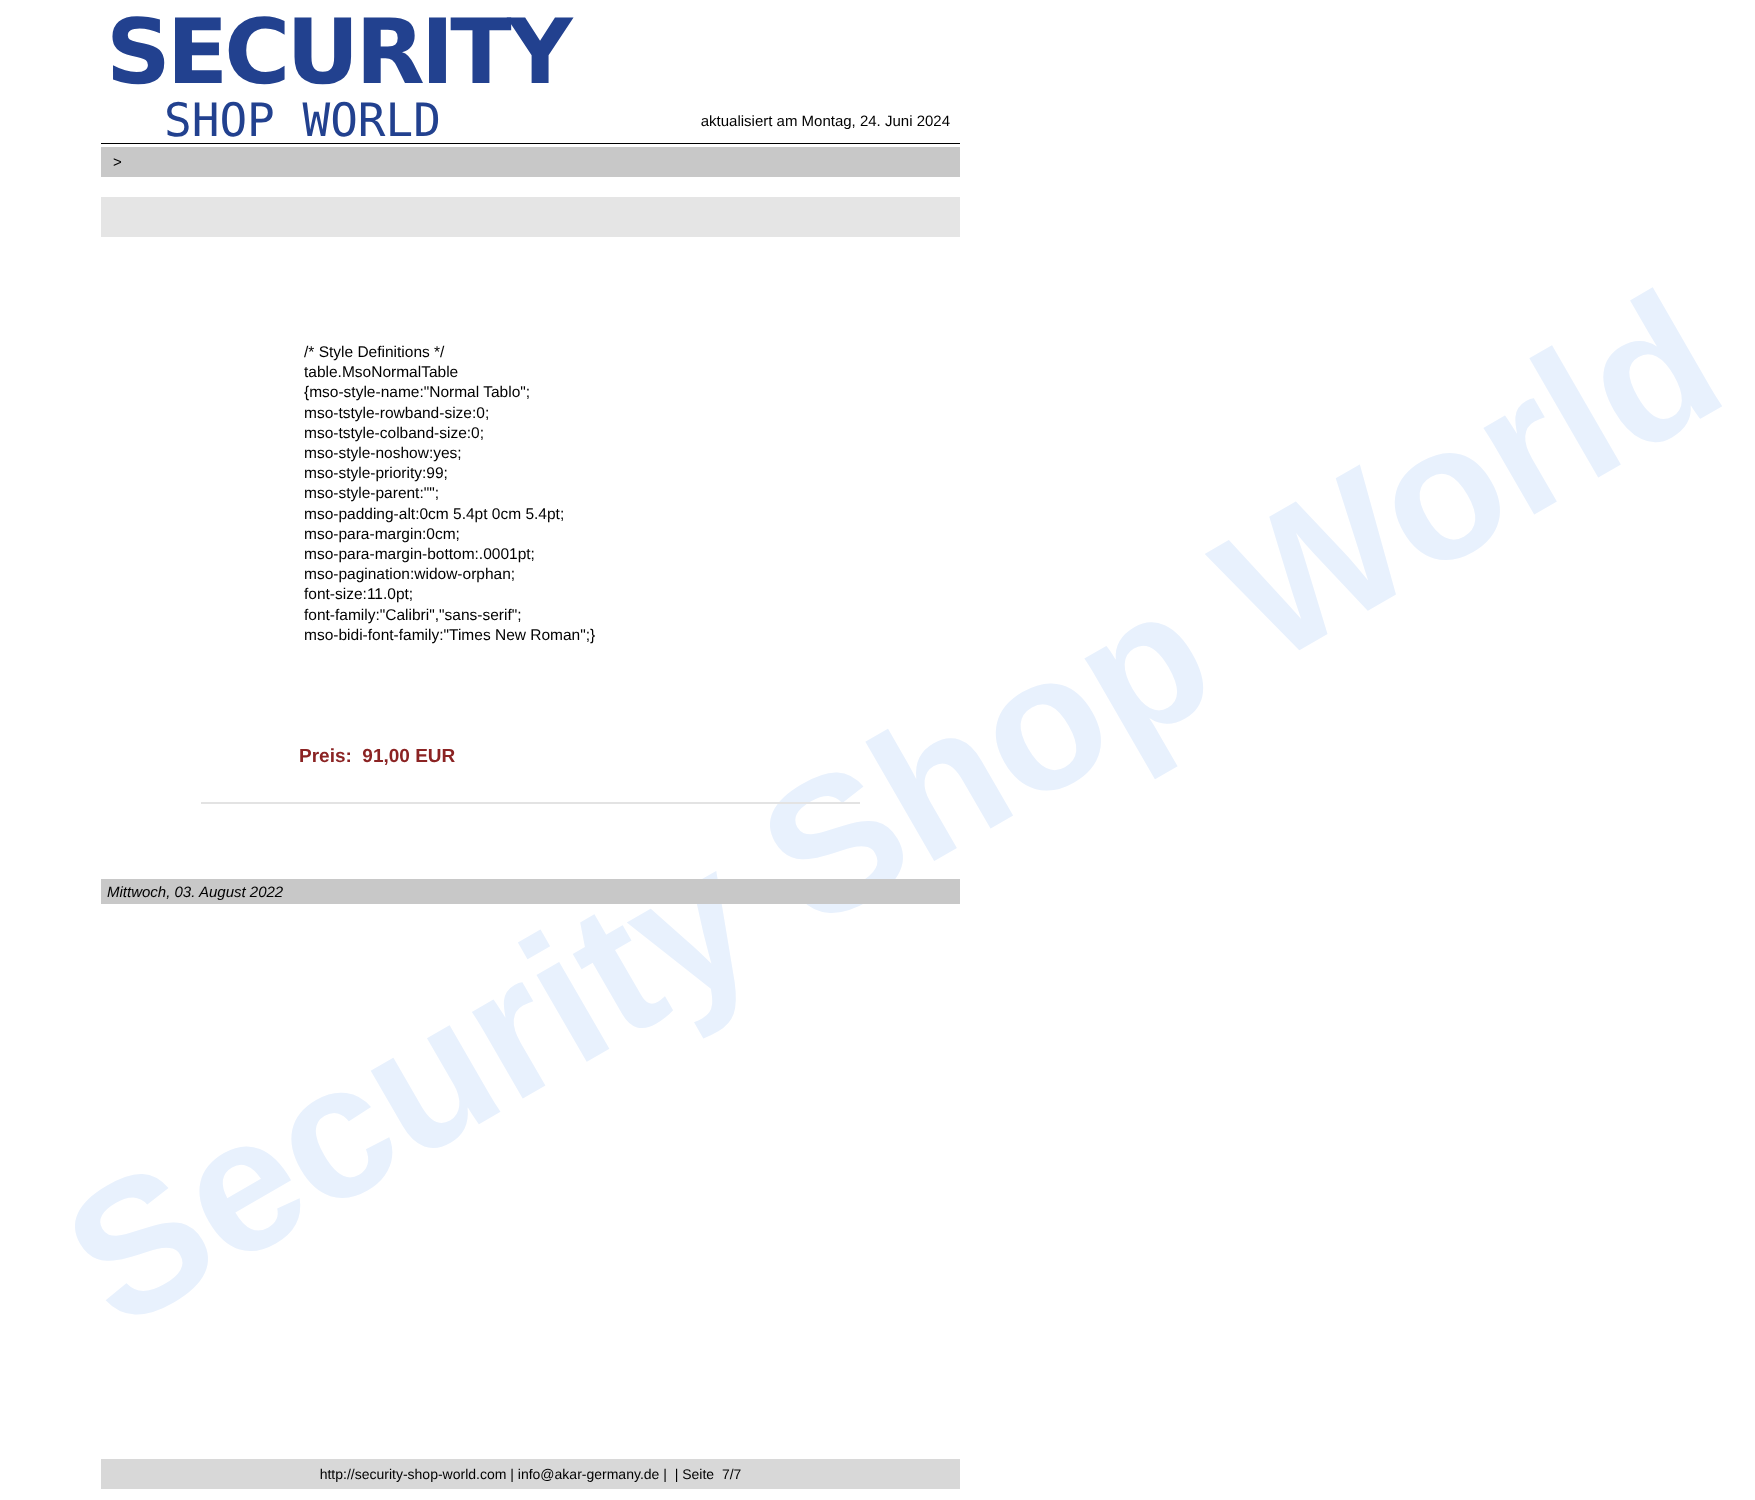Security Shop World
SECURITY
SHOP WORLD
aktualisiert am Montag, 24. Juni 2024
>
/* Style Definitions */
table.MsoNormalTable
{mso-style-name:"Normal Tablo";
mso-tstyle-rowband-size:0;
mso-tstyle-colband-size:0;
mso-style-noshow:yes;
mso-style-priority:99;
mso-style-parent:"";
mso-padding-alt:0cm 5.4pt 0cm 5.4pt;
mso-para-margin:0cm;
mso-para-margin-bottom:.0001pt;
mso-pagination:widow-orphan;
font-size:11.0pt;
font-family:"Calibri","sans-serif";
mso-bidi-font-family:"Times New Roman";}
Preis: 91,00 EUR
Mittwoch, 03. August 2022
http://security-shop-world.com | info@akar-germany.de | | Seite 7/7